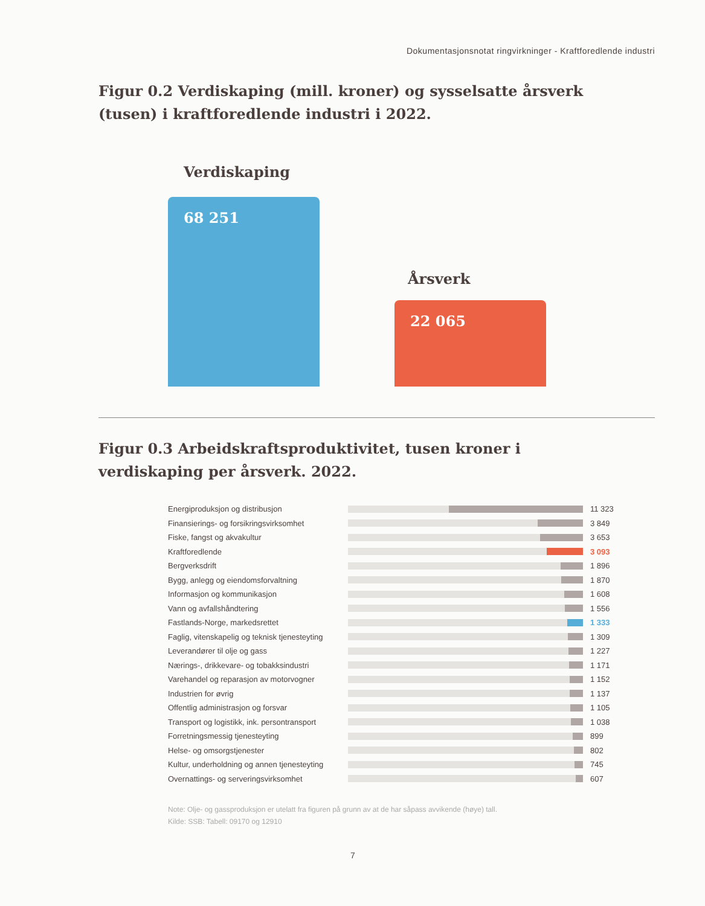Dokumentasjonsnotat ringvirkninger - Kraftforedlende industri
Figur 0.2 Verdiskaping (mill. kroner) og sysselsatte årsverk (tusen) i kraftforedlende industri i 2022.
Verdiskaping
68 251
Årsverk
22 065
Figur 0.3 Arbeidskraftsproduktivitet, tusen kroner i verdiskaping per årsverk. 2022.
Energiproduksjon og distribusjon 11 323
Finansierings- og forsikringsvirksomhet
3 849
Fiske, fangst og akvakultur 3 653
Kraftforedlende 3 093
Bergverksdrift 1 896
Bygg, anlegg og eiendomsforvaltning 1 870
Informasjon og kommunikasjon 1 608
Vann og avfallshåndtering 1 556
Fastlands-Norge, markedsrettet 1 333
Faglig, vitenskapelig og teknisk tjenesteyting
1 309
Leverandører til olje og gass 1 227
Nærings-, drikkevare- og tobakksindustri
1 171
Varehandel og reparasjon av motorvogner
1 152
Industrien for øvrig 1 137
Offentlig administrasjon og forsvar 1 105
Transport og logistikk, ink. persontransport
1 038
Forretningsmessig tjenesteyting 899
Helse- og omsorgstjenester 802
Kultur, underholdning og annen tjenesteyting
745
Overnattings- og serveringsvirksomhet 607
Note: Olje- og gassproduksjon er utelatt fra figuren på grunn av at de har såpass avvikende (høye) tall.
Kilde: SSB: Tabell: 09170 og 12910
7